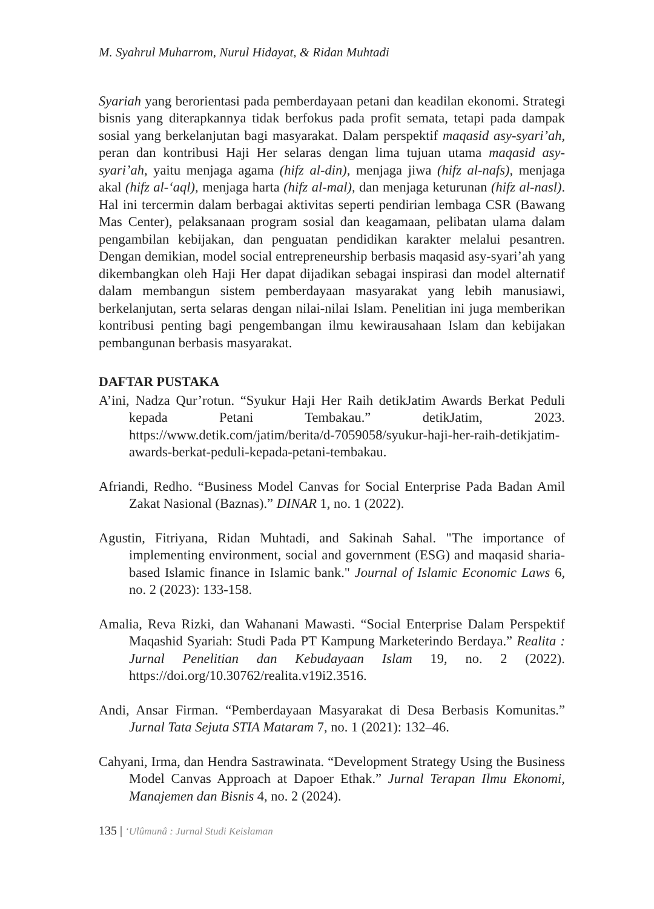M. Syahrul Muharrom, Nurul Hidayat, & Ridan Muhtadi
Syariah yang berorientasi pada pemberdayaan petani dan keadilan ekonomi. Strategi bisnis yang diterapkannya tidak berfokus pada profit semata, tetapi pada dampak sosial yang berkelanjutan bagi masyarakat. Dalam perspektif maqasid asy-syari’ah, peran dan kontribusi Haji Her selaras dengan lima tujuan utama maqasid asy-syari’ah, yaitu menjaga agama (hifz al-din), menjaga jiwa (hifz al-nafs), menjaga akal (hifz al-‘aql), menjaga harta (hifz al-mal), dan menjaga keturunan (hifz al-nasl). Hal ini tercermin dalam berbagai aktivitas seperti pendirian lembaga CSR (Bawang Mas Center), pelaksanaan program sosial dan keagamaan, pelibatan ulama dalam pengambilan kebijakan, dan penguatan pendidikan karakter melalui pesantren. Dengan demikian, model social entrepreneurship berbasis maqasid asy-syari’ah yang dikembangkan oleh Haji Her dapat dijadikan sebagai inspirasi dan model alternatif dalam membangun sistem pemberdayaan masyarakat yang lebih manusiawi, berkelanjutan, serta selaras dengan nilai-nilai Islam. Penelitian ini juga memberikan kontribusi penting bagi pengembangan ilmu kewirausahaan Islam dan kebijakan pembangunan berbasis masyarakat.
DAFTAR PUSTAKA
A’ini, Nadza Qur’rotun. “Syukur Haji Her Raih detikJatim Awards Berkat Peduli kepada Petani Tembakau.” detikJatim, 2023. https://www.detik.com/jatim/berita/d-7059058/syukur-haji-her-raih-detikjatim-awards-berkat-peduli-kepada-petani-tembakau.
Afriandi, Redho. “Business Model Canvas for Social Enterprise Pada Badan Amil Zakat Nasional (Baznas).” DINAR 1, no. 1 (2022).
Agustin, Fitriyana, Ridan Muhtadi, and Sakinah Sahal. "The importance of implementing environment, social and government (ESG) and maqasid sharia-based Islamic finance in Islamic bank." Journal of Islamic Economic Laws 6, no. 2 (2023): 133-158.
Amalia, Reva Rizki, dan Wahanani Mawasti. “Social Enterprise Dalam Perspektif Maqashid Syariah: Studi Pada PT Kampung Marketerindo Berdaya.” Realita : Jurnal Penelitian dan Kebudayaan Islam 19, no. 2 (2022). https://doi.org/10.30762/realita.v19i2.3516.
Andi, Ansar Firman. “Pemberdayaan Masyarakat di Desa Berbasis Komunitas.” Jurnal Tata Sejuta STIA Mataram 7, no. 1 (2021): 132–46.
Cahyani, Irma, dan Hendra Sastrawinata. “Development Strategy Using the Business Model Canvas Approach at Dapoer Ethak.” Jurnal Terapan Ilmu Ekonomi, Manajemen dan Bisnis 4, no. 2 (2024).
135 | ‘Ulûmunâ : Jurnal Studi Keislaman